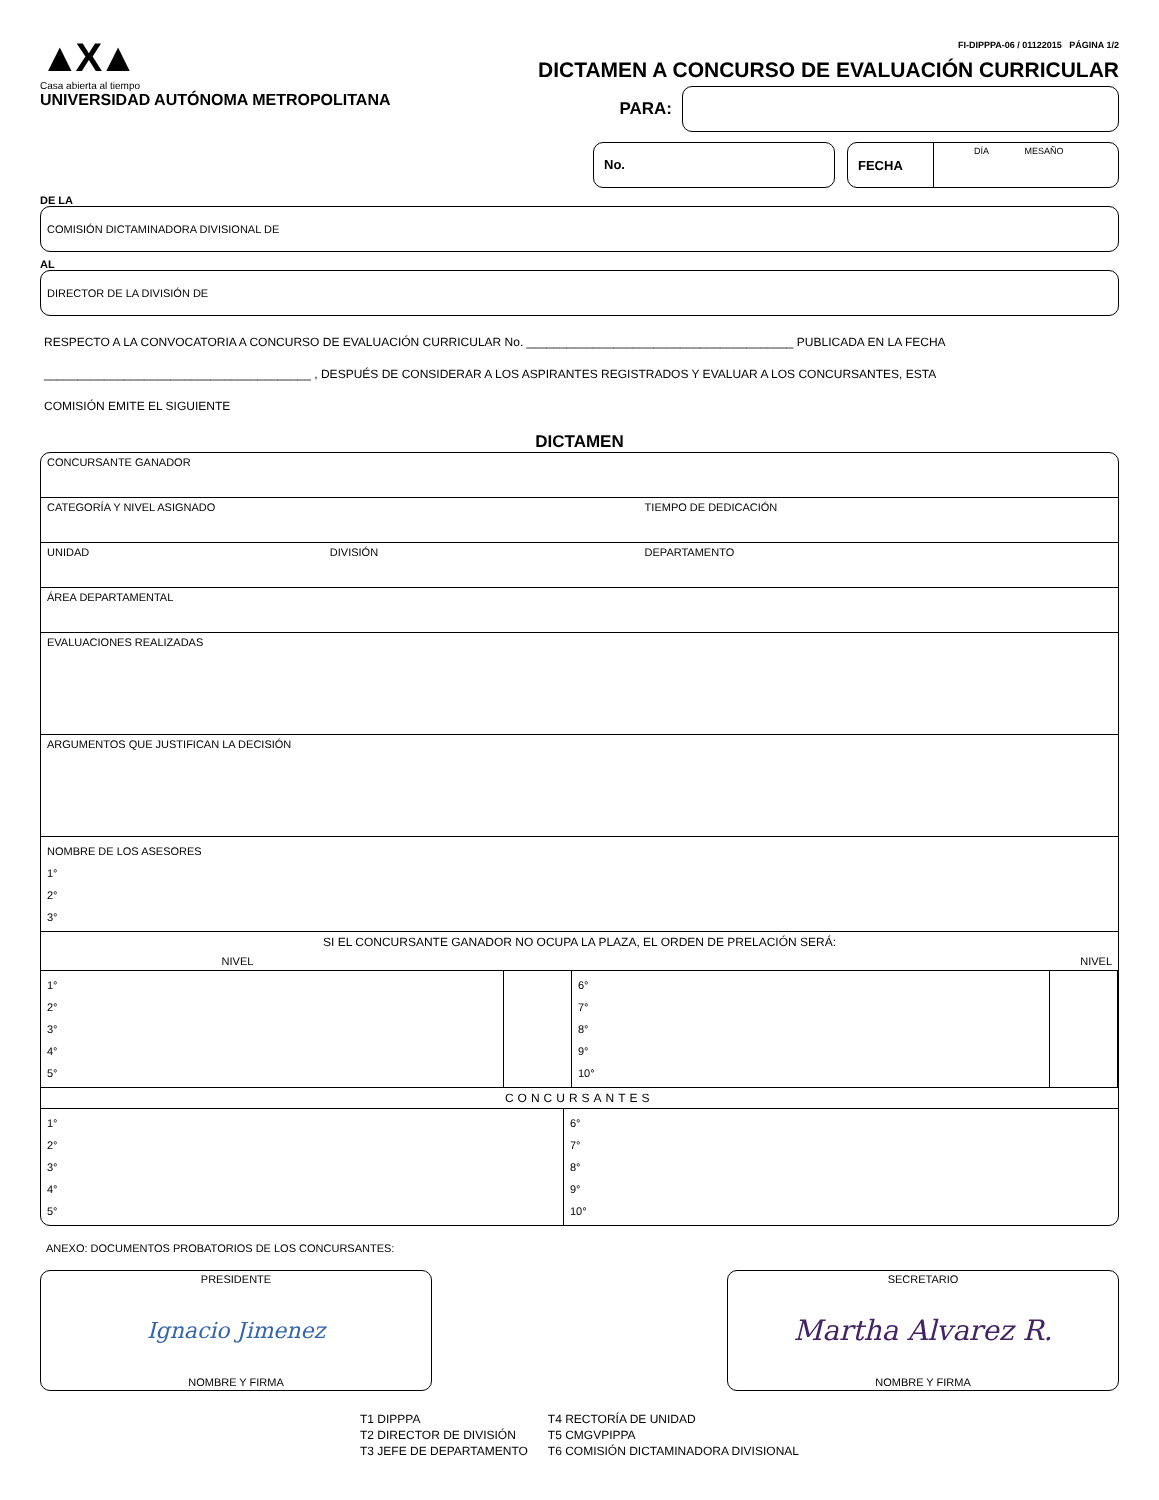▲X▲
Casa abierta al tiempo
UNIVERSIDAD AUTÓNOMA METROPOLITANA
FI-DIPPPA-06 / 01122015 PÁGINA 1/2
DICTAMEN A CONCURSO DE EVALUACIÓN CURRICULAR
PARA:
No.
FECHA DÍA MES AÑO
DE LA
COMISIÓN DICTAMINADORA DIVISIONAL DE
AL
DIRECTOR DE LA DIVISIÓN DE
RESPECTO A LA CONVOCATORIA A CONCURSO DE EVALUACIÓN CURRICULAR No. ________________________________________ PUBLICADA EN LA FECHA
________________________________________ , DESPUÉS DE CONSIDERAR A LOS ASPIRANTES REGISTRADOS Y EVALUAR A LOS CONCURSANTES, ESTA
COMISIÓN EMITE EL SIGUIENTE
DICTAMEN
| CONCURSANTE GANADOR | | | |
| CATEGORÍA Y NIVEL ASIGNADO | | | TIEMPO DE DEDICACIÓN |
| UNIDAD | DIVISIÓN | DEPARTAMENTO | |
| ÁREA DEPARTAMENTAL | | | |
| EVALUACIONES REALIZADAS | | | |
| ARGUMENTOS QUE JUSTIFICAN LA DECISIÓN | | | |
| NOMBRE DE LOS ASESORES 1° 2° 3° | | | |
| SI EL CONCURSANTE GANADOR NO OCUPA LA PLAZA, EL ORDEN DE PRELACIÓN SERÁ: | | | |
| NIVEL | NIVEL |
| 1° 2° 3° 4° 5° | | 6° 7° 8° 9° 10° | |
| CONCURSANTES | | | |
| 1° 2° 3° 4° 5° | 6° 7° 8° 9° 10° |
ANEXO: DOCUMENTOS PROBATORIOS DE LOS CONCURSANTES:
PRESIDENTE
Ignacio Jimenez
NOMBRE Y FIRMA
SECRETARIO
Martha Alvarez R.
NOMBRE Y FIRMA
T1 DIPPPA
T2 DIRECTOR DE DIVISIÓN
T3 JEFE DE DEPARTAMENTO
T4 RECTORÍA DE UNIDAD
T5 CMGVPIPPA
T6 COMISIÓN DICTAMINADORA DIVISIONAL